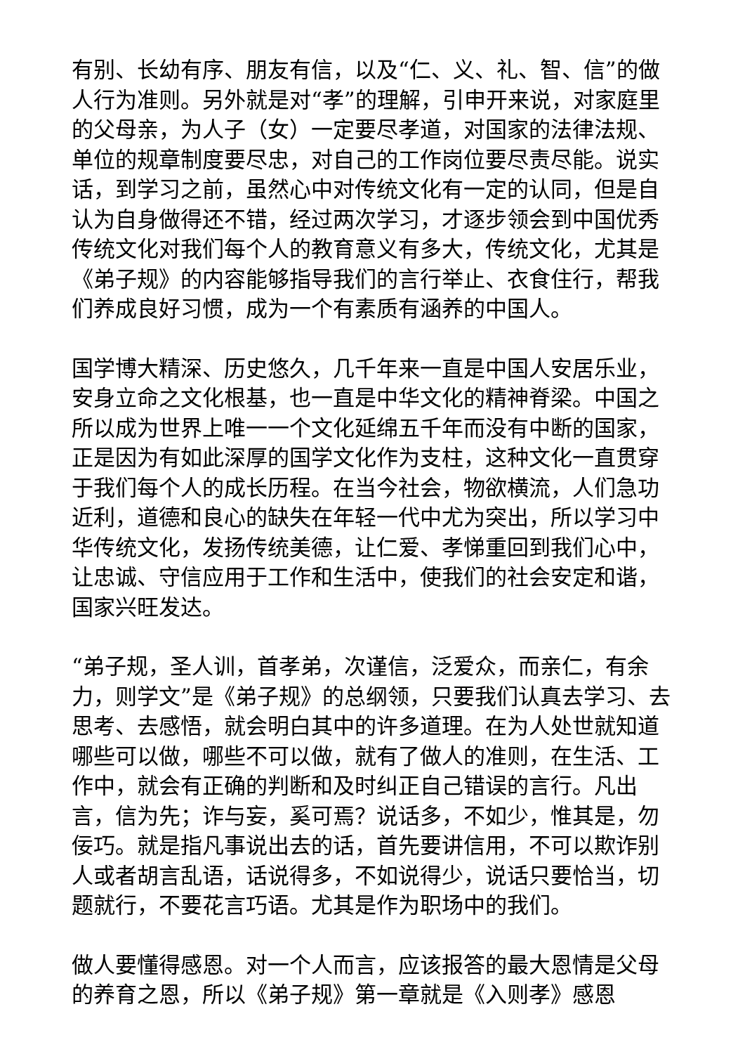有别、长幼有序、朋友有信，以及“仁、义、礼、智、信”的做人行为准则。另外就是对“孝”的理解，引申开来说，对家庭里的父母亲，为人子（女）一定要尽孝道，对国家的法律法规、单位的规章制度要尽忠，对自己的工作岗位要尽责尽能。说实话，到学习之前，虽然心中对传统文化有一定的认同，但是自认为自身做得还不错，经过两次学习，才逐步领会到中国优秀传统文化对我们每个人的教育意义有多大，传统文化，尤其是《弟子规》的内容能够指导我们的言行举止、衣食住行，帮我们养成良好习惯，成为一个有素质有涵养的中国人。
国学博大精深、历史悠久，几千年来一直是中国人安居乐业，安身立命之文化根基，也一直是中华文化的精神脊梁。中国之所以成为世界上唯一一个文化延绵五千年而没有中断的国家，正是因为有如此深厚的国学文化作为支柱，这种文化一直贯穿于我们每个人的成长历程。在当今社会，物欲横流，人们急功近利，道德和良心的缺失在年轻一代中尤为突出，所以学习中华传统文化，发扬传统美德，让仁爱、孝悌重回到我们心中，让忠诚、守信应用于工作和生活中，使我们的社会安定和谐，国家兴旺发达。
“弟子规，圣人训，首孝弟，次谨信，泛爱众，而亲仁，有余力，则学文”是《弟子规》的总纲领，只要我们认真去学习、去思考、去感悟，就会明白其中的许多道理。在为人处世就知道哪些可以做，哪些不可以做，就有了做人的准则，在生活、工作中，就会有正确的判断和及时纠正自己错误的言行。凡出言，信为先；诈与妄，奚可焉？说话多，不如少，惟其是，勿佞巧。就是指凡事说出去的话，首先要讲信用，不可以欺诈别人或者胡言乱语，话说得多，不如说得少，说话只要恰当，切题就行，不要花言巧语。尤其是作为职场中的我们。
做人要懂得感恩。对一个人而言，应该报答的最大恩情是父母的养育之恩，所以《弟子规》第一章就是《入则孝》感恩